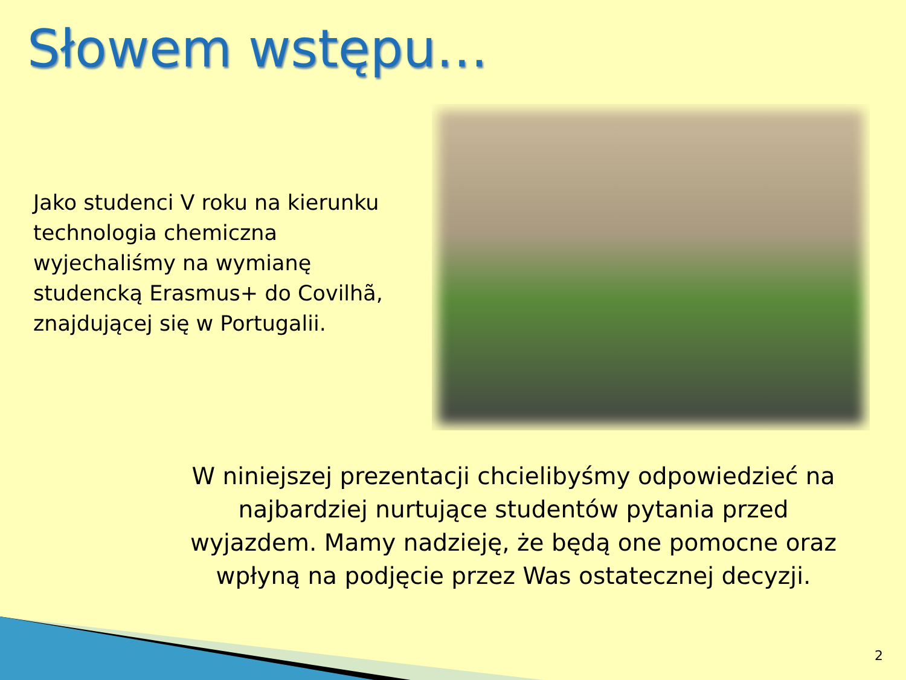Słowem wstępu…
Jako studenci V roku na kierunku technologia chemiczna wyjechaliśmy na wymianę studencką Erasmus+ do Covilhã, znajdującej się w Portugalii.
W niniejszej prezentacji chcielibyśmy odpowiedzieć na najbardziej nurtujące studentów pytania przed wyjazdem. Mamy nadzieję, że będą one pomocne oraz wpłyną na podjęcie przez Was ostatecznej decyzji.
2